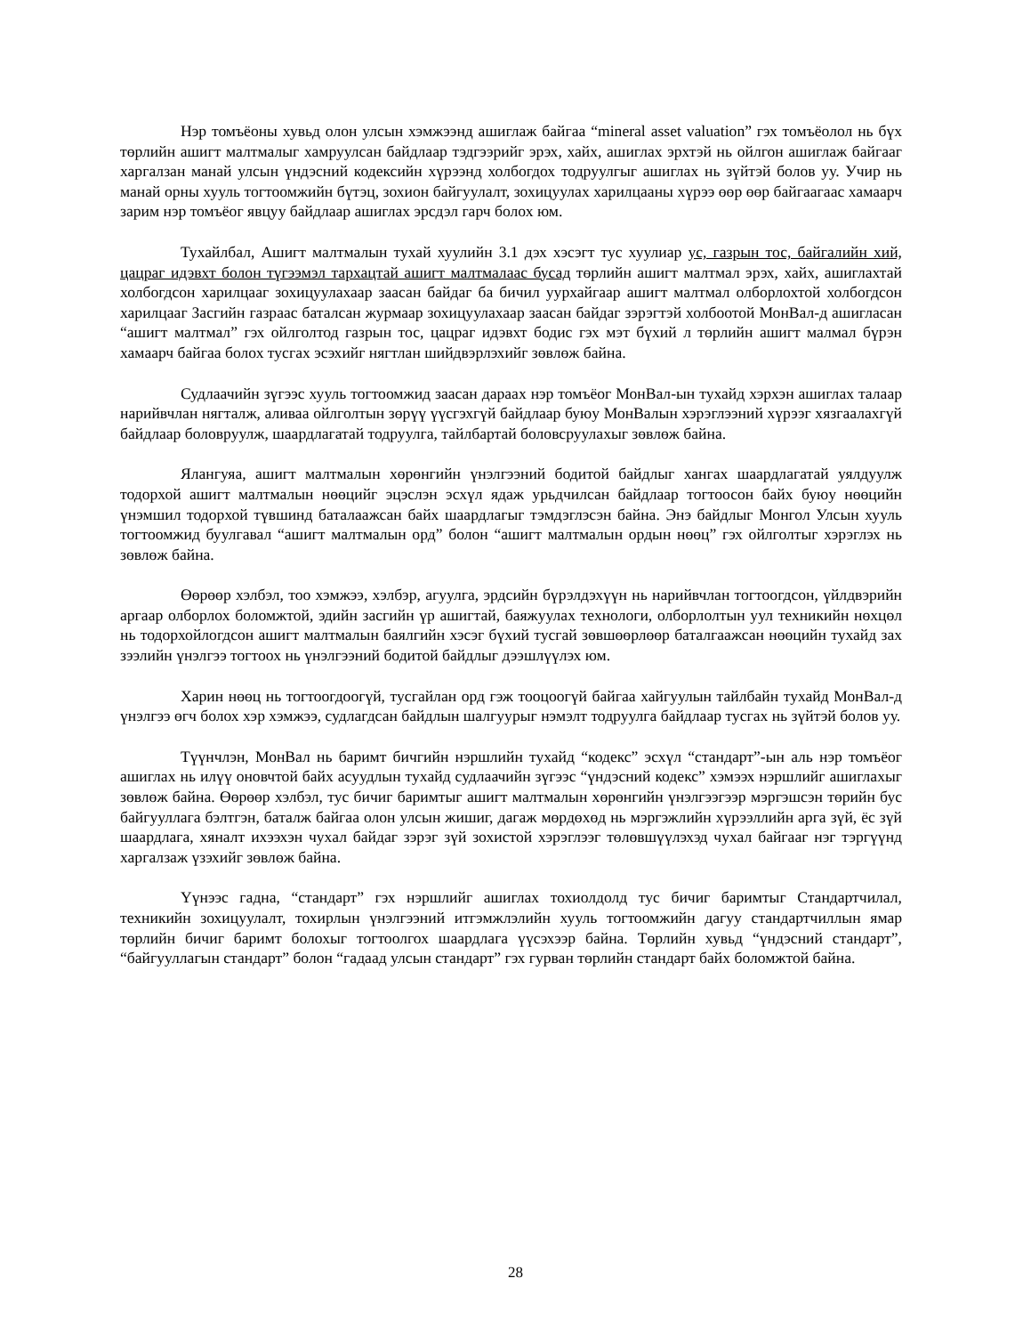Нэр томъёоны хувьд олон улсын хэмжээнд ашиглаж байгаа “mineral asset valuation” гэх томъёолол нь бүх төрлийн ашигт малтмалыг хамруулсан байдлаар тэдгээрийг эрэх, хайх, ашиглах эрхтэй нь ойлгон ашиглаж байгааг харгалзан манай улсын үндэсний кодексийн хүрээнд холбогдох тодруулгыг ашиглах нь зүйтэй болов уу. Учир нь манай орны хууль тогтоомжийн бүтэц, зохион байгуулалт, зохицуулах харилцааны хүрээ өөр өөр байгаагаас хамаарч зарим нэр томъёог явцуу байдлаар ашиглах эрсдэл гарч болох юм.
Тухайлбал, Ашигт малтмалын тухай хуулийн 3.1 дэх хэсэгт тус хуулиар ус, газрын тос, байгалийн хий, цацраг идэвхт болон түгээмэл тархацтай ашигт малтмалаас бусад төрлийн ашигт малтмал эрэх, хайх, ашиглахтай холбогдсон харилцааг зохицуулахаар заасан байдаг ба бичил уурхайгаар ашигт малтмал олборлохтой холбогдсон харилцааг Засгийн газраас баталсан журмаар зохицуулахаар заасан байдаг зэрэгтэй холбоотой МонВал-д ашигласан “ашигт малтмал” гэх ойлголтод газрын тос, цацраг идэвхт бодис гэх мэт бүхий л төрлийн ашигт малмал бүрэн хамаарч байгаа болох тусгах эсэхийг нягтлан шийдвэрлэхийг зөвлөж байна.
Судлаачийн зүгээс хууль тогтоомжид заасан дараах нэр томъёог МонВал-ын тухайд хэрхэн ашиглах талаар нарийвчлан нягталж, аливаа ойлголтын зөрүү үүсгэхгүй байдлаар буюу МонВалын хэрэглээний хүрээг хязгаалахгүй байдлаар боловруулж, шаардлагатай тодруулга, тайлбартай боловсруулахыг зөвлөж байна.
Ялангуяа, ашигт малтмалын хөрөнгийн үнэлгээний бодитой байдлыг хангах шаардлагатай уялдуулж тодорхой ашигт малтмалын нөөцийг эцэслэн эсхүл ядаж урьдчилсан байдлаар тогтоосон байх буюу нөөцийн үнэмшил тодорхой түвшинд баталаажсан байх шаардлагыг тэмдэглэсэн байна. Энэ байдлыг Монгол Улсын хууль тогтоомжид буулгавал “ашигт малтмалын орд” болон “ашигт малтмалын ордын нөөц” гэх ойлголтыг хэрэглэх нь зөвлөж байна.
Өөрөөр хэлбэл, тоо хэмжээ, хэлбэр, агуулга, эрдсийн бүрэлдэхүүн нь нарийвчлан тогтоогдсон, үйлдвэрийн аргаар олборлох боломжтой, эдийн засгийн үр ашигтай, баяжуулах технологи, олборлолтын уул техникийн нөхцөл нь тодорхойлогдсон ашигт малтмалын баялгийн хэсэг бүхий тусгай зөвшөөрлөөр баталгаажсан нөөцийн тухайд зах зээлийн үнэлгээ тогтоох нь үнэлгээний бодитой байдлыг дээшлүүлэх юм.
Харин нөөц нь тогтоогдоогүй, тусгайлан орд гэж тооцоогүй байгаа хайгуулын тайлбайн тухайд МонВал-д үнэлгээ өгч болох хэр хэмжээ, судлагдсан байдлын шалгуурыг нэмэлт тодруулга байдлаар тусгах нь зүйтэй болов уу.
Түүнчлэн, МонВал нь баримт бичгийн нэршлийн тухайд “кодекс” эсхүл “стандарт”-ын аль нэр томъёог ашиглах нь илүү оновчтой байх асуудлын тухайд судлаачийн зүгээс “үндэсний кодекс” хэмээх нэршлийг ашиглахыг зөвлөж байна. Өөрөөр хэлбэл, тус бичиг баримтыг ашигт малтмалын хөрөнгийн үнэлгээгээр мэргэшсэн төрийн бус байгууллага бэлтгэн, баталж байгаа олон улсын жишиг, дагаж мөрдөхөд нь мэргэжлийн хүрээллийн арга зүй, ёс зүй шаардлага, хяналт ихээхэн чухал байдаг зэрэг зүй зохистой хэрэглээг төлөвшүүлэхэд чухал байгааг нэг тэргүүнд харгалзаж үзэхийг зөвлөж байна.
Үүнээс гадна, “стандарт” гэх нэршлийг ашиглах тохиолдолд тус бичиг баримтыг Стандартчилал, техникийн зохицуулалт, тохирлын үнэлгээний итгэмжлэлийн хууль тогтоомжийн дагуу стандартчиллын ямар төрлийн бичиг баримт болохыг тогтоолгох шаардлага үүсэхээр байна. Төрлийн хувьд “үндэсний стандарт”, “байгууллагын стандарт” болон “гадаад улсын стандарт” гэх гурван төрлийн стандарт байх боломжтой байна.
28